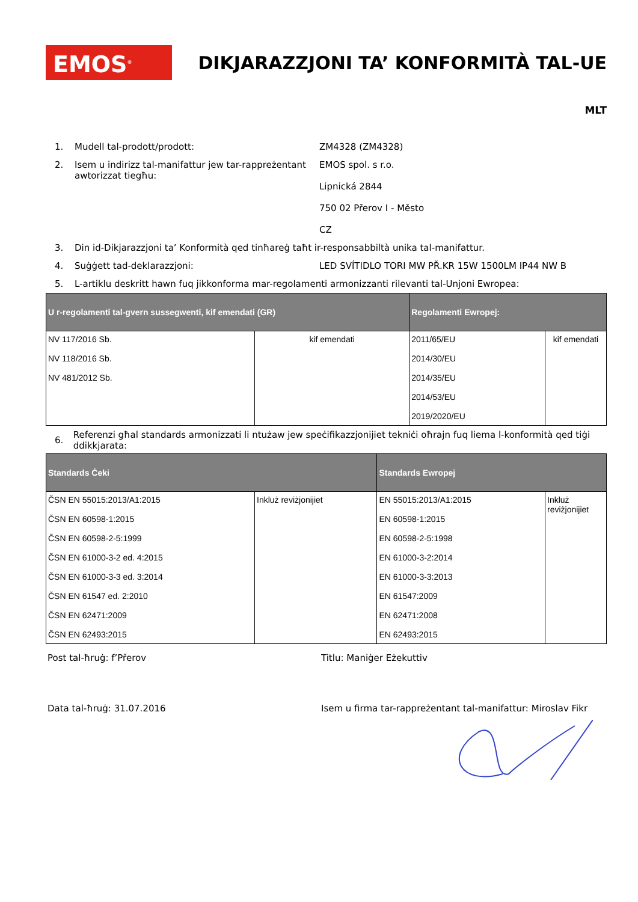EMOS<sup>®</sup>
DIKJARAZZJONI TA’ KONFORMITÀ TAL-UE
MLT
1. Mudell tal-prodott/prodott: ZM4328 (ZM4328)
2. Isem u indirizz tal-manifattur jew tar-rappreżentant awtorizzat tiegħu:
EMOS spol. s r.o.
Lipnická 2844
750 02 Přerov I - Město
CZ
3. Din id-Dikjarazzjoni ta’ Konformità qed tinħareġ taħt ir-responsabbiltà unika tal-manifattur.
4. Suġġett tad-deklarazzjoni: LED SVÍTIDLO TORI MW PŘ.KR 15W 1500LM IP44 NW B
5. L-artiklu deskritt hawn fuq jikkonforma mar-regolamenti armonizzanti rilevanti tal-Unjoni Ewropea:
| U r-regolamenti tal-gvern sussegwenti, kif emendati (GR) | | Regolamenti Ewropej: | |
| --- | --- | --- | --- |
| NV 117/2016 Sb. NV 118/2016 Sb. NV 481/2012 Sb. | kif emendati | 2011/65/EU 2014/30/EU 2014/35/EU 2014/53/EU 2019/2020/EU | kif emendati |
6. Referenzi għal standards armonizzati li ntużaw jew speċifikazzjonijiet tekniċi oħrajn fuq liema l-konformità qed tiġi ddikkjarata:
| Standards Ċeki | | Standards Ewropej | |
| --- | --- | --- | --- |
| ČSN EN 55015:2013/A1:2015 ČSN EN 60598-1:2015 ČSN EN 60598-2-5:1999 ČSN EN 61000-3-2 ed. 4:2015 ČSN EN 61000-3-3 ed. 3:2014 ČSN EN 61547 ed. 2:2010 ČSN EN 62471:2009 ČSN EN 62493:2015 | Inkluż reviżjonijiet | EN 55015:2013/A1:2015 EN 60598-1:2015 EN 60598-2-5:1998 EN 61000-3-2:2014 EN 61000-3-3:2013 EN 61547:2009 EN 62471:2008 EN 62493:2015 | Inkluż reviżjonijiet |
Post tal-ħruġ: f’Přerov Titlu: Maniġer Eżekuttiv
Data tal-ħruġ: 31.07.2016 Isem u firma tar-rappreżentant tal-manifattur: Miroslav Fikr